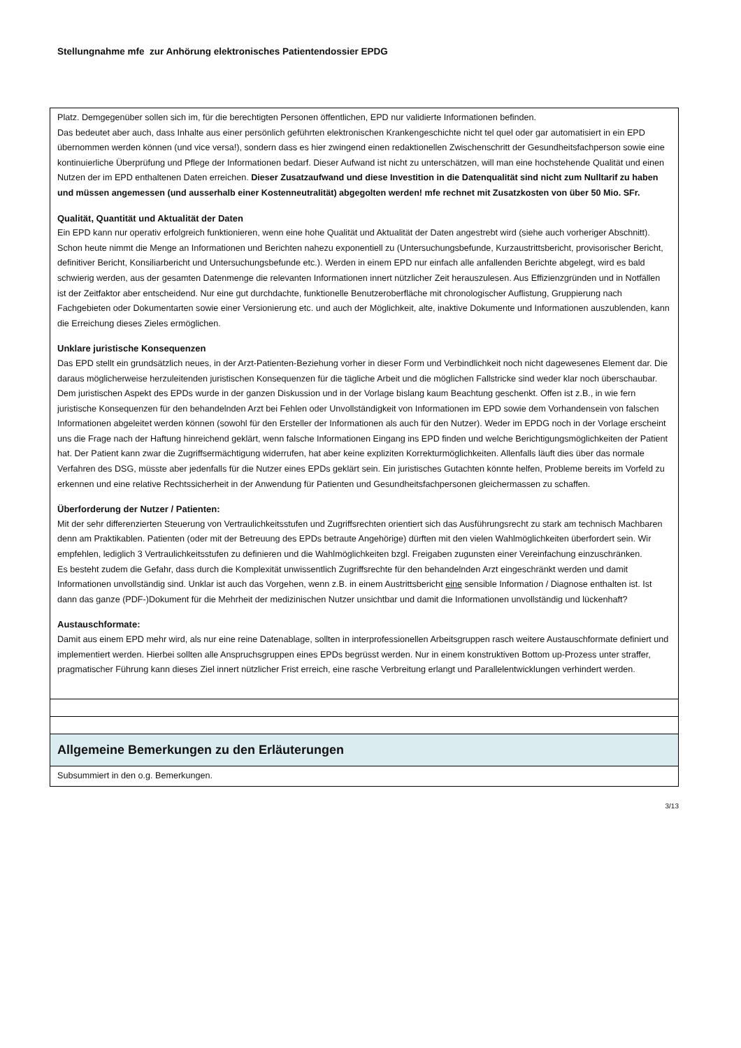Stellungnahme mfe zur Anhörung elektronisches Patientendossier EPDG
| Platz. Demgegenüber sollen sich im, für die berechtigten Personen öffentlichen, EPD nur validierte Informationen befinden. Das bedeutet aber auch, dass Inhalte aus einer persönlich geführten elektronischen Krankengeschichte nicht tel quel oder gar automatisiert in ein EPD übernommen werden können (und vice versa!), sondern dass es hier zwingend einen redaktionellen Zwischenschritt der Gesundheitsfachperson sowie eine kontinuierliche Überprüfung und Pflege der Informationen bedarf. Dieser Aufwand ist nicht zu unterschätzen, will man eine hochstehende Qualität und einen Nutzen der im EPD enthaltenen Daten erreichen. Dieser Zusatzaufwand und diese Investition in die Datenqualität sind nicht zum Nulltarif zu haben und müssen angemessen (und ausserhalb einer Kostenneutralität) abgegolten werden! mfe rechnet mit Zusatzkosten von über 50 Mio. SFr. Qualität, Quantität und Aktualität der Daten Ein EPD kann nur operativ erfolgreich funktionieren, wenn eine hohe Qualität und Aktualität der Daten angestrebt wird (siehe auch vorheriger Abschnitt). Schon heute nimmt die Menge an Informationen und Berichten nahezu exponentiell zu (Untersuchungsbefunde, Kurzaustrittsbericht, provisorischer Bericht, definitiver Bericht, Konsiliarbericht und Untersuchungsbefunde etc.). Werden in einem EPD nur einfach alle anfallenden Berichte abgelegt, wird es bald schwierig werden, aus der gesamten Datenmenge die relevanten Informationen innert nützlicher Zeit herauszulesen. Aus Effizienzgründen und in Notfällen ist der Zeitfaktor aber entscheidend. Nur eine gut durchdachte, funktionelle Benutzeroberfläche mit chronologischer Auflistung, Gruppierung nach Fachgebieten oder Dokumentarten sowie einer Versionierung etc. und auch der Möglichkeit, alte, inaktive Dokumente und Informationen auszublenden, kann die Erreichung dieses Zieles ermöglichen. Unklare juristische Konsequenzen Das EPD stellt ein grundsätzlich neues, in der Arzt-Patienten-Beziehung vorher in dieser Form und Verbindlichkeit noch nicht dagewesenes Element dar. Die daraus möglicherweise herzuleitenden juristischen Konsequenzen für die tägliche Arbeit und die möglichen Fallstricke sind weder klar noch überschaubar. Dem juristischen Aspekt des EPDs wurde in der ganzen Diskussion und in der Vorlage bislang kaum Beachtung geschenkt. Offen ist z.B., in wie fern juristische Konsequenzen für den behandelnden Arzt bei Fehlen oder Unvollständigkeit von Informationen im EPD sowie dem Vorhandensein von falschen Informationen abgeleitet werden können (sowohl für den Ersteller der Informationen als auch für den Nutzer). Weder im EPDG noch in der Vorlage erscheint uns die Frage nach der Haftung hinreichend geklärt, wenn falsche Informationen Eingang ins EPD finden und welche Berichtigungsmöglichkeiten der Patient hat. Der Patient kann zwar die Zugriffsermächtigung widerrufen, hat aber keine expliziten Korrekturmöglichkeiten. Allenfalls läuft dies über das normale Verfahren des DSG, müsste aber jedenfalls für die Nutzer eines EPDs geklärt sein. Ein juristisches Gutachten könnte helfen, Probleme bereits im Vorfeld zu erkennen und eine relative Rechtssicherheit in der Anwendung für Patienten und Gesundheitsfachpersonen gleichermassen zu schaffen. Überforderung der Nutzer / Patienten: Mit der sehr differenzierten Steuerung von Vertraulichkeitsstufen und Zugriffsrechten orientiert sich das Ausführungsrecht zu stark am technisch Machbaren denn am Praktikablen. Patienten (oder mit der Betreuung des EPDs betraute Angehörige) dürften mit den vielen Wahlmöglichkeiten überfordert sein. Wir empfehlen, lediglich 3 Vertraulichkeitsstufen zu definieren und die Wahlmöglichkeiten bzgl. Freigaben zugunsten einer Vereinfachung einzuschränken. Es besteht zudem die Gefahr, dass durch die Komplexität unwissentlich Zugriffsrechte für den behandelnden Arzt eingeschränkt werden und damit Informationen unvollständig sind. Unklar ist auch das Vorgehen, wenn z.B. in einem Austrittsbericht eine sensible Information / Diagnose enthalten ist. Ist dann das ganze (PDF-)Dokument für die Mehrheit der medizinischen Nutzer unsichtbar und damit die Informationen unvollständig und lückenhaft? Austauschformate: Damit aus einem EPD mehr wird, als nur eine reine Datenablage, sollten in interprofessionellen Arbeitsgruppen rasch weitere Austauschformate definiert und implementiert werden. Hierbei sollten alle Anspruchsgruppen eines EPDs begrüsst werden. Nur in einem konstruktiven Bottom up-Prozess unter straffer, pragmatischer Führung kann dieses Ziel innert nützlicher Frist erreich, eine rasche Verbreitung erlangt und Parallelentwicklungen verhindert werden. |
| Allgemeine Bemerkungen zu den Erläuterungen |
| Subsummiert in den o.g. Bemerkungen. |
3/13